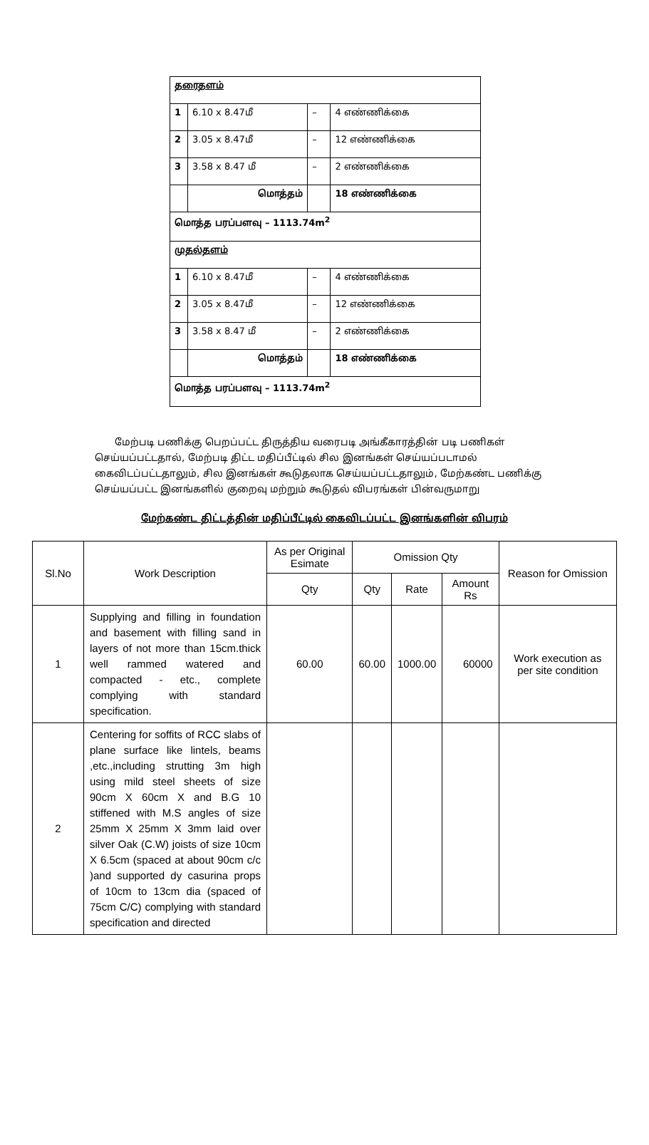| தரைதளம் | | | |
| 1 | 6.10 x 8.47மீ | – | 4 எண்ணிக்கை |
| 2 | 3.05 x 8.47மீ | – | 12 எண்ணிக்கை |
| 3 | 3.58 x 8.47 மீ | – | 2 எண்ணிக்கை |
| | மொத்தம் | | 18 எண்ணிக்கை |
| மொத்த பரப்பளவு – 1113.74m<sup>2</sup> | | | |
| முதல்தளம் | | | |
| 1 | 6.10 x 8.47மீ | – | 4 எண்ணிக்கை |
| 2 | 3.05 x 8.47மீ | – | 12 எண்ணிக்கை |
| 3 | 3.58 x 8.47 மீ | – | 2 எண்ணிக்கை |
| | மொத்தம் | | 18 எண்ணிக்கை |
| மொத்த பரப்பளவு – 1113.74m<sup>2</sup> | | | |
மேற்படி பணிக்கு பெறப்பட்ட திருத்திய வரைபடி அங்கீகாரத்தின் படி பணிகள் செய்யப்பட்டதால், மேற்படி திட்ட மதிப்பீட்டில் சில இனங்கள் செய்யப்படாமல் கைவிடப்பட்டதாலும், சில இனங்கள் கூடுதலாக செய்யப்பட்டதாலும், மேற்கண்ட பணிக்கு செய்யப்பட்ட இனங்களில் குறைவு மற்றும் கூடுதல் விபரங்கள் பின்வருமாறு
மேற்கண்ட திட்டத்தின் மதிப்பீட்டில் கைவிடப்பட்ட இனங்களின் விபரம்
| Sl.No | Work Description | As per Original Esimate | Omission Qty | | | Reason for Omission |
| --- | --- | --- | --- | --- | --- | --- |
| | | Qty | Qty | Rate | Amount Rs | |
| 1 | Supplying and filling in foundation and basement with filling sand in layers of not more than 15cm.thick well rammed watered and compacted - etc., complete complying with standard specification. | 60.00 | 60.00 | 1000.00 | 60000 | Work execution as per site condition |
| 2 | Centering for soffits of RCC slabs of plane surface like lintels, beams ,etc.,including strutting 3m high using mild steel sheets of size 90cm X 60cm X and B.G 10 stiffened with M.S angles of size 25mm X 25mm X 3mm laid over silver Oak (C.W) joists of size 10cm X 6.5cm (spaced at about 90cm c/c )and supported dy casurina props of 10cm to 13cm dia (spaced of 75cm C/C) complying with standard specification and directed | | | | | |